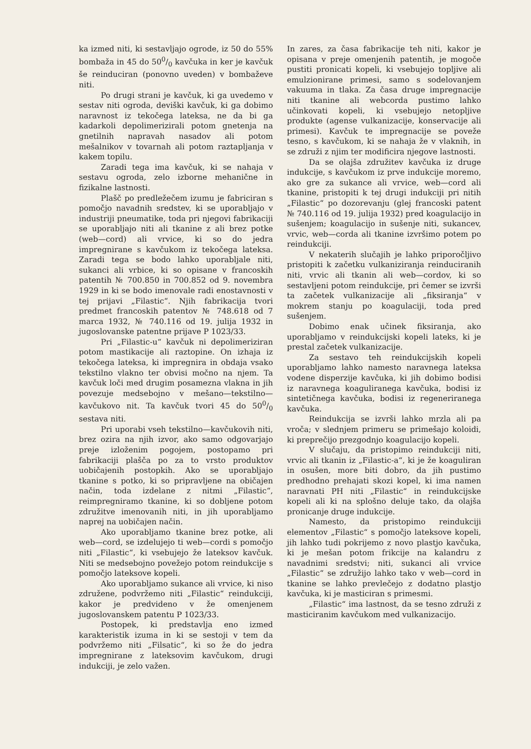ka izmed niti, ki sestavljajo ogrode, iz 50 do 55% bombaža in 45 do 500/0 kavčuka in ker je kavčuk še reinduciran (ponovno uveden) v bombaževe niti.
Po drugi strani je kavčuk, ki ga uvedemo v sestav niti ogroda, deviški kavčuk, ki ga dobimo naravnost iz tekočega lateksa, ne da bi ga kadarkoli depolimerizirali potom gnetenja na gnetilnih napravah nasadov ali potom mešalnikov v tovarnah ali potom raztapljanja v kakem topilu.
Zaradi tega ima kavčuk, ki se nahaja v sestavu ogroda, zelo izborne mehanične in fizikalne lastnosti.
Plašč po predležečem izumu je fabriciran s pomočjo navadnih sredstev, ki se uporabljajo v industriji pneumatike, toda pri njegovi fabrikaciji se uporabljajo niti ali tkanine z ali brez potke (web—cord) ali vrvice, ki so do jedra impregnirane s kavčukom iz tekočega lateksa. Zaradi tega se bodo lahko uporabljale niti, sukanci ali vrbice, ki so opisane v francoskih patentih № 700.850 in 700.852 od 9. novembra 1929 in ki se bodo imenovale radi enostavnosti v tej prijavi „Filastic“. Njih fabrikacija tvori predmet francoskih patentov № 748.618 od 7 marca 1932, № 740.116 od 19. julija 1932 in jugoslovanske patentne prijave P 1023/33.
Pri „Filastic-u“ kavčuk ni depolimeriziran potom mastikacije ali raztopine. On izhaja iz tekočega lateksa, ki impregnira in obdaja vsako tekstilno vlakno ter obvisi močno na njem. Ta kavčuk loči med drugim posamezna vlakna in jih povezuje medsebojno v mešano—tekstilno—kavčukovo nit. Ta kavčuk tvori 45 do 500/0 sestava niti.
Pri uporabi vseh tekstilno—kavčukovih niti, brez ozira na njih izvor, ako samo odgovarjajo preje izloženim pogojem, postopamo pri fabrikaciji plašča po za to vrsto produktov uobičajenih postopkih. Ako se uporabljajo tkanine s potko, ki so pripravljene na običajen način, toda izdelane z nitmi „Filastic“, reimpregniramo tkanine, ki so dobljene potom združitve imenovanih niti, in jih uporabljamo naprej na uobičajen način.
Ako uporabljamo tkanine brez potke, ali web—cord, se izdelujejo ti web—cordi s pomočjo niti „Filastic“, ki vsebujejo že lateksov kavčuk. Niti se medsebojno povežejo potom reindukcije s pomočjo lateksove kopeli.
Ako uporabljamo sukance ali vrvice, ki niso združene, podvržemo niti „Filastic“ reindukciji, kakor je predvideno v že omenjenem jugoslovanskem patentu P 1023/33.
Postopek, ki predstavlja eno izmed karakteristik izuma in ki se sestoji v tem da podvržemo niti „Filsatic“, ki so že do jedra impregnirane z lateksovim kavčukom, drugi indukciji, je zelo važen.
In zares, za časa fabrikacije teh niti, kakor je opisana v preje omenjenih patentih, je mogoče pustiti pronicati kopeli, ki vsebujejo topljive ali emulzionirane primesi, samo s sodelovanjem vakuuma in tlaka. Za časa druge impregnacije niti tkanine ali webcorda pustimo lahko učinkovati kopeli, ki vsebujejo netopljive produkte (agense vulkanizacije, konservacije ali primesi). Kavčuk te impregnacije se poveže tesno, s kavčukom, ki se nahaja že v vlaknih, in se združi z njim ter modificira njegove lastnosti.
Da se olajša združitev kavčuka iz druge indukcije, s kavčukom iz prve indukcije moremo, ako gre za sukance ali vrvice, web—cord ali tkanine, pristopiti k tej drugi indukciji pri nitih „Filastic“ po dozorevanju (glej francoski patent № 740.116 od 19. julija 1932) pred koagulacijo in sušenjem; koagulacijo in sušenje niti, sukancev, vrvic, web—corda ali tkanine izvršimo potem po reindukciji.
V nekaterih slučajih je lahko priporočljivo pristopiti k začetku vulkaniziranja reinduciranih niti, vrvic ali tkanin ali web—cordov, ki so sestavljeni potom reindukcije, pri čemer se izvrši ta začetek vulkanizacije ali „fiksiranja“ v mokrem stanju po koagulaciji, toda pred sušenjem.
Dobimo enak učinek fiksiranja, ako uporabljamo v reindukcijski kopeli lateks, ki je prestal začetek vulkanizacije.
Za sestavo teh reindukcijskih kopeli uporabljamo lahko namesto naravnega lateksa vodene disperzije kavčuka, ki jih dobimo bodisi iz naravnega koaguliranega kavčuka, bodisi iz sintetičnega kavčuka, bodisi iz regeneriranega kavčuka.
Reindukcija se izvrši lahko mrzla ali pa vroča; v slednjem primeru se primešajo koloidi, ki preprečijo prezgodnjo koagulacijo kopeli.
V slučaju, da pristopimo reindukciji niti, vrvic ali tkanin iz „Filastic-a“, ki je že koaguliran in osušen, more biti dobro, da jih pustimo predhodno prehajati skozi kopel, ki ima namen naravnati PH niti „Filastic“ in reindukcijske kopeli ali ki na splošno deluje tako, da olajša pronicanje druge indukcije.
Namesto, da pristopimo reindukciji elementov „Filastic“ s pomočjo lateksove kopeli, jih lahko tudi pokrijemo z novo plastjo kavčuka, ki je mešan potom frikcije na kalandru z navadnimi sredstvi; niti, sukanci ali vrvice „Filastic“ se združijo lahko tako v web—cord in tkanine se lahko prevlečejo z dodatno plastjo kavčuka, ki je masticiran s primesmi.
„Filastic“ ima lastnost, da se tesno združi z masticiranim kavčukom med vulkanizacijo.